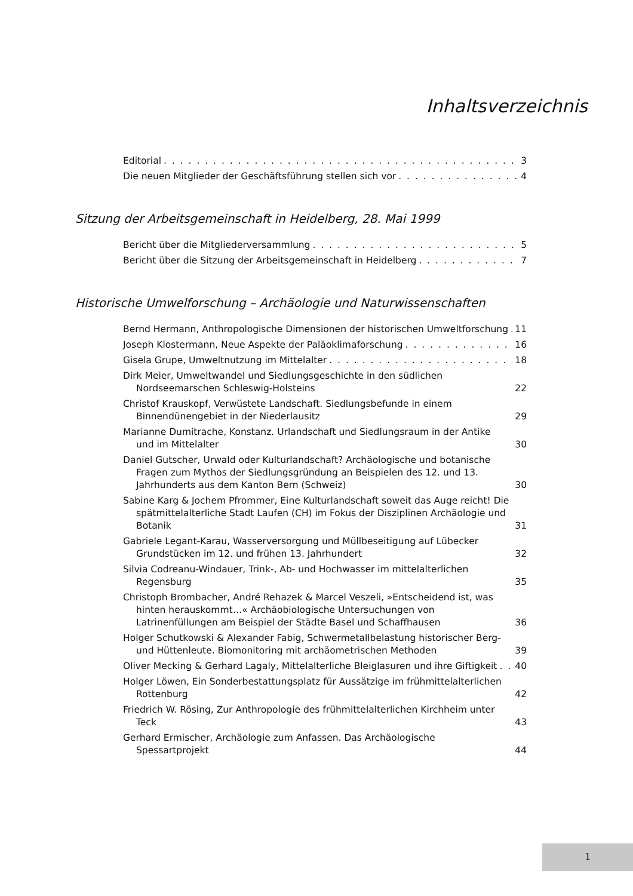Inhaltsverzeichnis
Editorial 3
Die neuen Mitglieder der Geschäftsführung stellen sich vor 4
Sitzung der Arbeitsgemeinschaft in Heidelberg, 28. Mai 1999
Bericht über die Mitgliederversammlung 5
Bericht über die Sitzung der Arbeitsgemeinschaft in Heidelberg 7
Historische Umwelforschung – Archäologie und Naturwissenschaften
Bernd Hermann, Anthropologische Dimensionen der historischen Umweltforschung 11
Joseph Klostermann, Neue Aspekte der Paläoklimaforschung 16
Gisela Grupe, Umweltnutzung im Mittelalter 18
Dirk Meier, Umweltwandel und Siedlungsgeschichte in den südlichen Nordseemarschen Schleswig-Holsteins 22
Christof Krauskopf, Verwüstete Landschaft. Siedlungsbefunde in einem Binnendünengebiet in der Niederlausitz 29
Marianne Dumitrache, Konstanz. Urlandschaft und Siedlungs­raum in der Antike und im Mittelalter 30
Daniel Gutscher, Urwald oder Kulturlandschaft? Archäologische und botanische Fragen zum Mythos der Siedlungsgründung an Beispie­len des 12. und 13. Jahrhunderts aus dem Kanton Bern (Schweiz) 30
Sabine Karg & Jochem Pfrommer, Eine Kulturlandschaft soweit das Auge reicht! Die spätmittelalterliche Stadt Laufen (CH) im Fokus der Disziplinen Archäologie und Botanik 31
Gabriele Legant-Karau, Wasserversorgung und Müllbeseitigung auf Lübecker Grundstücken im 12. und frühen 13. Jahrhundert 32
Silvia Codreanu-Windauer, Trink-, Ab- und Hochwasser im mittel­alterlichen Regensburg 35
Christoph Brombacher, André Rehazek & Marcel Veszeli, »Entschei­dend ist, was hinten herauskommt…« Archäobiologische Untersu­chungen von Latrinenfüllungen am Beispiel der Städte Basel und Schaffhausen 36
Holger Schutkowski & Alexander Fabig, Schwermetallbelastung historischer Berg- und Hüttenleute. Biomonitoring mit archäo­metrischen Methoden 39
Oliver Mecking & Gerhard Lagaly, Mittelalterliche Bleiglasuren und ihre Giftigkeit 40
Holger Löwen, Ein Sonderbestattungsplatz für Aussätzige im frühmittelalterlichen Rottenburg 42
Friedrich W. Rösing, Zur Anthropologie des frühmittelalterlichen Kirchheim unter Teck 43
Gerhard Ermischer, Archäologie zum Anfassen. Das Archäologi­sche Spessartprojekt 44
1